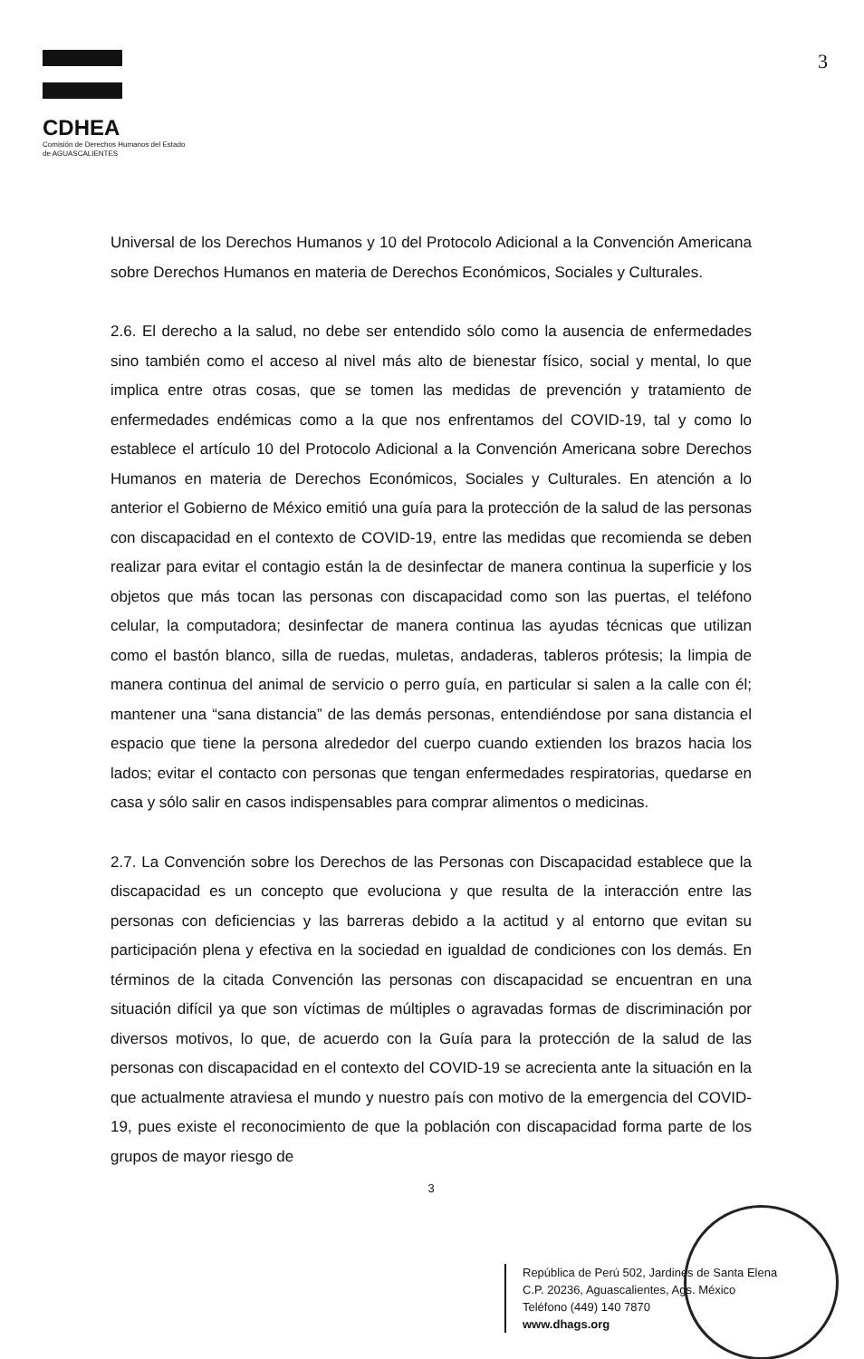CDHEA
Comisión de Derechos Humanos del Estado
de AGUASCALIENTES
3
Universal de los Derechos Humanos y 10 del Protocolo Adicional a la Convención Americana sobre Derechos Humanos en materia de Derechos Económicos, Sociales y Culturales.
2.6. El derecho a la salud, no debe ser entendido sólo como la ausencia de enfermedades sino también como el acceso al nivel más alto de bienestar físico, social y mental, lo que implica entre otras cosas, que se tomen las medidas de prevención y tratamiento de enfermedades endémicas como a la que nos enfrentamos del COVID-19, tal y como lo establece el artículo 10 del Protocolo Adicional a la Convención Americana sobre Derechos Humanos en materia de Derechos Económicos, Sociales y Culturales. En atención a lo anterior el Gobierno de México emitió una guía para la protección de la salud de las personas con discapacidad en el contexto de COVID-19, entre las medidas que recomienda se deben realizar para evitar el contagio están la de desinfectar de manera continua la superficie y los objetos que más tocan las personas con discapacidad como son las puertas, el teléfono celular, la computadora; desinfectar de manera continua las ayudas técnicas que utilizan como el bastón blanco, silla de ruedas, muletas, andaderas, tableros prótesis; la limpia de manera continua del animal de servicio o perro guía, en particular si salen a la calle con él; mantener una “sana distancia” de las demás personas, entendiéndose por sana distancia el espacio que tiene la persona alrededor del cuerpo cuando extienden los brazos hacia los lados; evitar el contacto con personas que tengan enfermedades respiratorias, quedarse en casa y sólo salir en casos indispensables para comprar alimentos o medicinas.
2.7. La Convención sobre los Derechos de las Personas con Discapacidad establece que la discapacidad es un concepto que evoluciona y que resulta de la interacción entre las personas con deficiencias y las barreras debido a la actitud y al entorno que evitan su participación plena y efectiva en la sociedad en igualdad de condiciones con los demás. En términos de la citada Convención las personas con discapacidad se encuentran en una situación difícil ya que son víctimas de múltiples o agravadas formas de discriminación por diversos motivos, lo que, de acuerdo con la Guía para la protección de la salud de las personas con discapacidad en el contexto del COVID-19 se acrecienta ante la situación en la que actualmente atraviesa el mundo y nuestro país con motivo de la emergencia del COVID-19, pues existe el reconocimiento de que la población con discapacidad forma parte de los grupos de mayor riesgo de
3
República de Perú 502, Jardines de Santa Elena
C.P. 20236, Aguascalientes, Ags. México
Teléfono (449) 140 7870
www.dhags.org